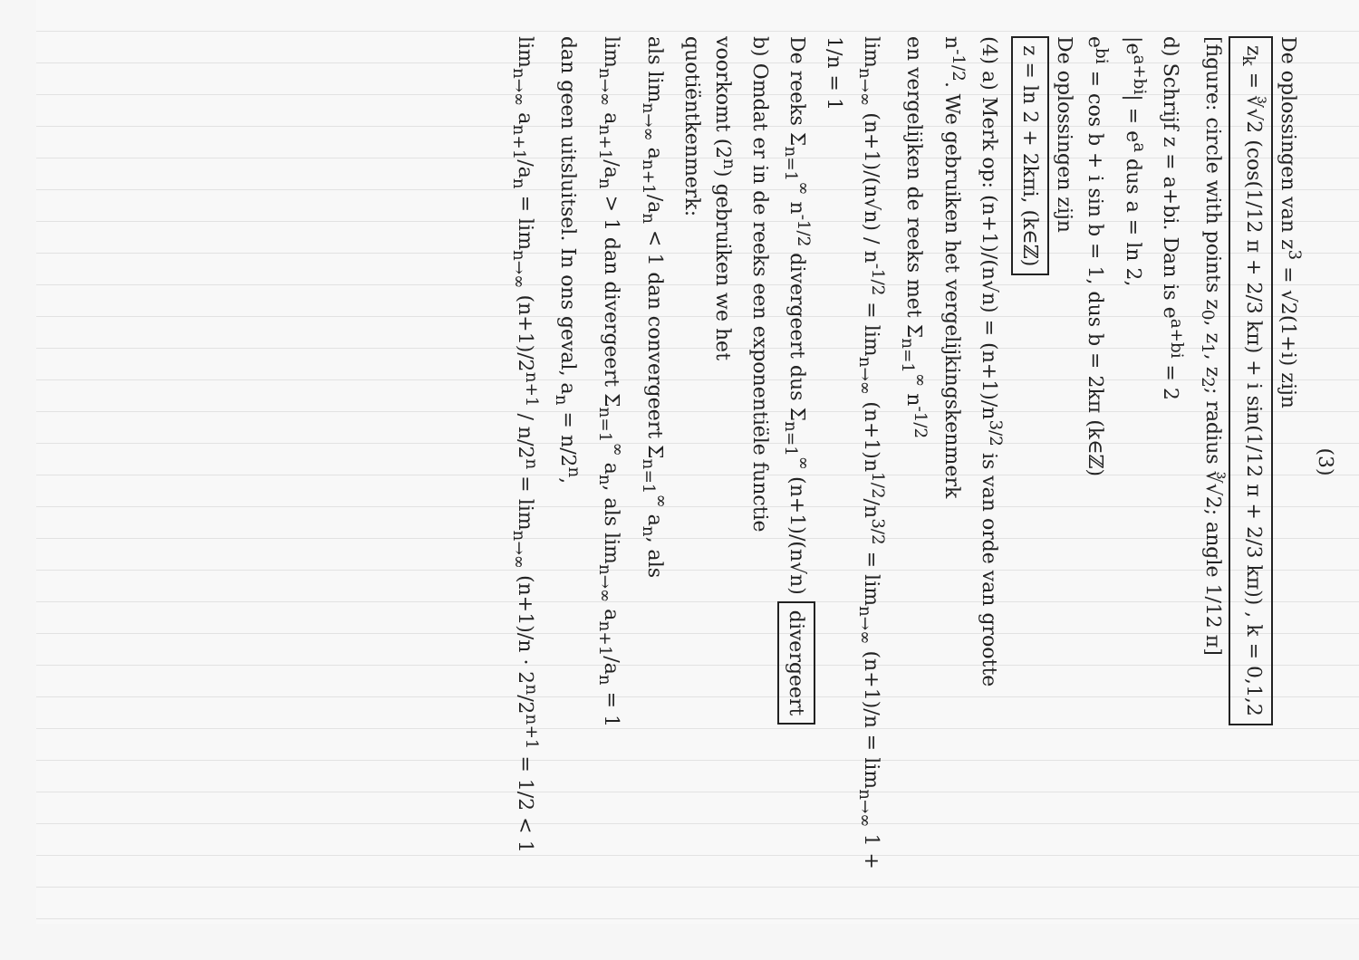(3)
De oplossingen van z<sup>3</sup> = √2(1+i) zijn
z<sub>k</sub> = ∛√2 (cos(1/12 π + 2/3 kπ) + i sin(1/12 π + 2/3 kπ)) , k = 0,1,2
[figure: circle with points z<sub>0</sub>, z<sub>1</sub>, z<sub>2</sub>; radius ∛√2; angle 1/12 π]
d) Schrijf z = a+bi. Dan is e<sup>a+bi</sup> = 2
|e<sup>a+bi</sup>| = e<sup>a</sup> dus a = ln 2,
e<sup>bi</sup> = cos b + i sin b = 1, dus b = 2kπ (k∈ℤ)
De oplossingen zijn
z = ln 2 + 2kπi, (k∈ℤ)
(4) a) Merk op: (n+1)/(n√n) = (n+1)/n<sup>3/2</sup> is van orde van grootte
n<sup>-1/2</sup>. We gebruiken het vergelijkingskenmerk
en vergelijken de reeks met Σ<sub>n=1</sub><sup>∞</sup> n<sup>-1/2</sup>
lim<sub>n→∞</sub> (n+1)/(n√n) / n<sup>-1/2</sup> = lim<sub>n→∞</sub> (n+1)n<sup>1/2</sup>/n<sup>3/2</sup> = lim<sub>n→∞</sub> (n+1)/n = lim<sub>n→∞</sub> 1 + 1/n = 1
De reeks Σ<sub>n=1</sub><sup>∞</sup> n<sup>-1/2</sup> divergeert dus Σ<sub>n=1</sub><sup>∞</sup> (n+1)/(n√n) divergeert
b) Omdat er in de reeks een exponentiële functie
voorkomt (2<sup>n</sup>) gebruiken we het
quotiëntkenmerk:
als lim<sub>n→∞</sub> a<sub>n+1</sub>/a<sub>n</sub> < 1 dan convergeert Σ<sub>n=1</sub><sup>∞</sup> a<sub>n</sub>, als
lim<sub>n→∞</sub> a<sub>n+1</sub>/a<sub>n</sub> > 1 dan divergeert Σ<sub>n=1</sub><sup>∞</sup> a<sub>n</sub>, als lim<sub>n→∞</sub> a<sub>n+1</sub>/a<sub>n</sub> = 1
dan geen uitsluitsel. In ons geval, a<sub>n</sub> = n/2<sup>n</sup>,
lim<sub>n→∞</sub> a<sub>n+1</sub>/a<sub>n</sub> = lim<sub>n→∞</sub> (n+1)/2<sup>n+1</sup> / n/2<sup>n</sup> = lim<sub>n→∞</sub> (n+1)/n · 2<sup>n</sup>/2<sup>n+1</sup> = 1/2 < 1